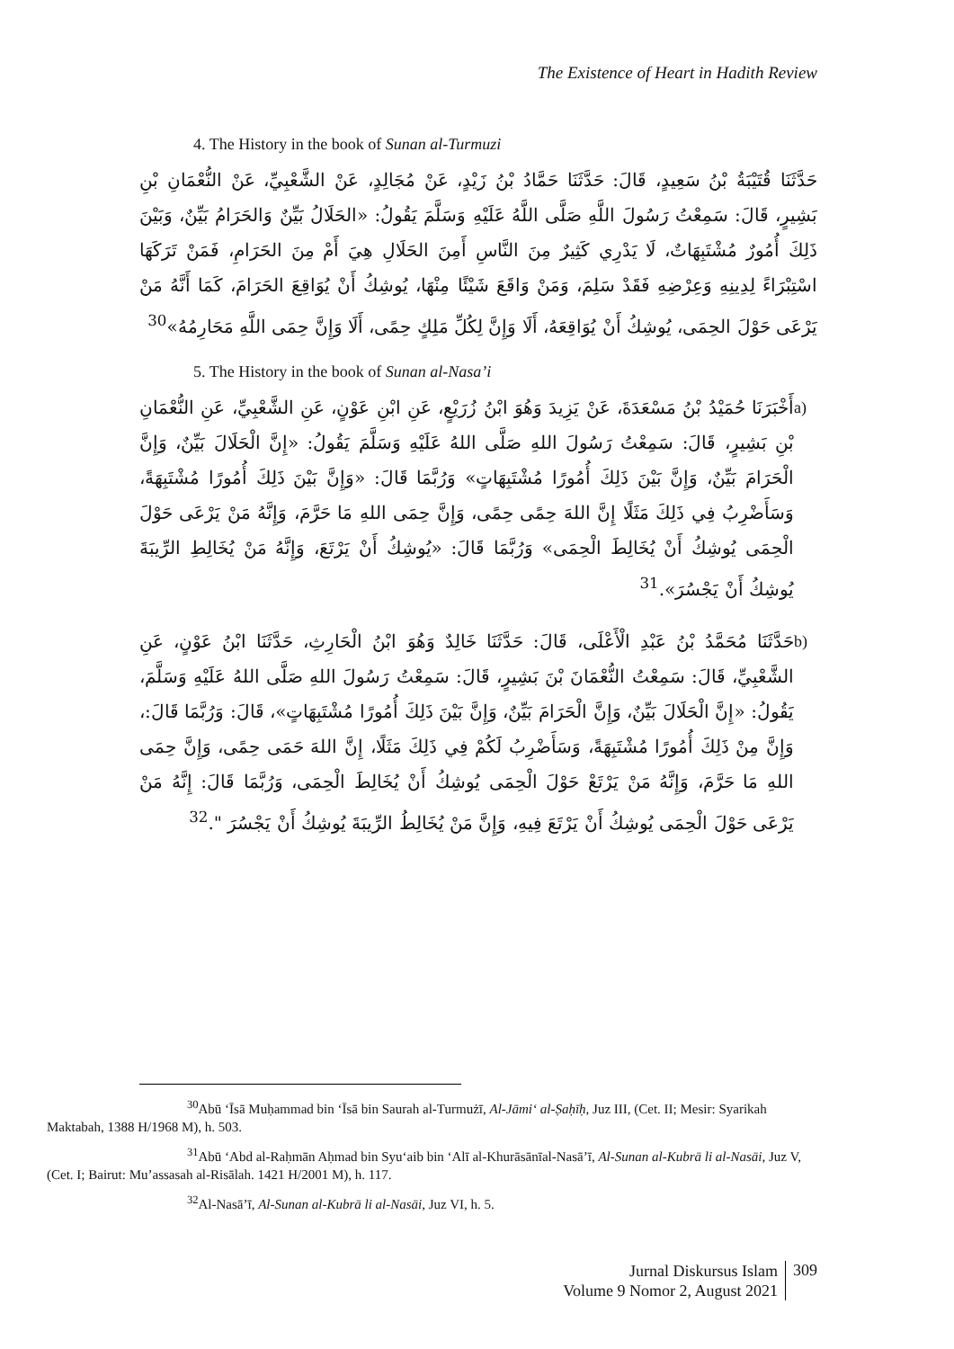The Existence of Heart in Hadith Review
4. The History in the book of Sunan al-Turmuzi
حَدَّثَنَا قُتَيْبَةُ بْنُ سَعِيدٍ، قَالَ: حَدَّثَنَا حَمَّادُ بْنُ زَيْدٍ، عَنْ مُجَالِدٍ، عَنْ الشَّعْبِيِّ، عَنْ النُّعْمَانِ بْنِ بَشِيرٍ، قَالَ: سَمِعْتُ رَسُولَ اللَّهِ صَلَّى اللَّهُ عَلَيْهِ وَسَلَّمَ يَقُولُ: «الحَلَالُ بَيِّنٌ وَالحَرَامُ بَيِّنٌ، وَبَيْنَ ذَلِكَ أُمُورٌ مُشْتَبِهَاتٌ، لَا يَدْرِي كَثِيرٌ مِنَ النَّاسِ أَمِنَ الحَلَالِ هِيَ أَمْ مِنَ الحَرَامِ، فَمَنْ تَرَكَهَا اسْتِبْرَاءً لِدِينِهِ وَعِرْضِهِ فَقَدْ سَلِمَ، وَمَنْ وَاقَعَ شَيْئًا مِنْهَا، يُوشِكُ أَنْ يُوَاقِعَ الحَرَامَ، كَمَا أَنَّهُ مَنْ يَرْعَى حَوْلَ الحِمَى، يُوشِكُ أَنْ يُوَاقِعَهُ، أَلَا وَإِنَّ لِكُلِّ مَلِكٍ حِمًى، أَلَا وَإِنَّ حِمَى اللَّهِ مَحَارِمُهُ»<sup>30</sup>
5. The History in the book of Sunan al-Nasa’i
a) أَخْبَرَنَا حُمَيْدُ بْنُ مَسْعَدَةَ، عَنْ يَزِيدَ وَهُوَ ابْنُ زُرَيْعٍ، عَنِ ابْنِ عَوْنٍ، عَنِ الشَّعْبِيِّ، عَنِ النُّعْمَانِ بْنِ بَشِيرٍ، قَالَ: سَمِعْتُ رَسُولَ اللهِ صَلَّى اللهُ عَلَيْهِ وَسَلَّمَ يَقُولُ: «إِنَّ الْحَلَالَ بَيِّنٌ، وَإِنَّ الْحَرَامَ بَيِّنٌ، وَإِنَّ بَيْنَ ذَلِكَ أُمُورًا مُشْتَبِهَاتٍ» وَرُبَّمَا قَالَ: «وَإِنَّ بَيْنَ ذَلِكَ أُمُورًا مُشْتَبِهَةً، وَسَأَضْرِبُ فِي ذَلِكَ مَثَلًا إِنَّ اللهَ حِمًى حِمًى، وَإِنَّ حِمَى اللهِ مَا حَرَّمَ، وَإِنَّهُ مَنْ يَرْعَى حَوْلَ الْحِمَى يُوشِكُ أَنْ يُخَالِطَ الْحِمَى» وَرُبَّمَا قَالَ: «يُوشِكُ أَنْ يَرْتَعَ، وَإِنَّهُ مَنْ يُخَالِطِ الرِّيبَةَ يُوشِكُ أَنْ يَجْسُرَ».<sup>31</sup>
b) حَدَّثَنَا مُحَمَّدُ بْنُ عَبْدِ الْأَعْلَى، قَالَ: حَدَّثَنَا خَالِدٌ وَهُوَ ابْنُ الْحَارِثِ، حَدَّثَنَا ابْنُ عَوْنٍ، عَنِ الشَّعْبِيِّ، قَالَ: سَمِعْتُ النُّعْمَانَ بْنَ بَشِيرٍ، قَالَ: سَمِعْتُ رَسُولَ اللهِ صَلَّى اللهُ عَلَيْهِ وَسَلَّمَ، يَقُولُ: «إِنَّ الْحَلَالَ بَيِّنٌ، وَإِنَّ الْحَرَامَ بَيِّنٌ، وَإِنَّ بَيْنَ ذَلِكَ أُمُورًا مُشْتَبِهَاتٍ»، قَالَ: وَرُبَّمَا قَالَ:، وَإِنَّ مِنْ ذَلِكَ أُمُورًا مُشْتَبِهَةً، وَسَأَضْرِبُ لَكُمْ فِي ذَلِكَ مَثَلًا، إِنَّ اللهَ حَمَى حِمًى، وَإِنَّ حِمَى اللهِ مَا حَرَّمَ، وَإِنَّهُ مَنْ يَرْتَعْ حَوْلَ الْحِمَى يُوشِكُ أَنْ يُخَالِطَ الْحِمَى، وَرُبَّمَا قَالَ: إِنَّهُ مَنْ يَرْعَى حَوْلَ الْحِمَى يُوشِكُ أَنْ يَرْتَعَ فِيهِ، وَإِنَّ مَنْ يُخَالِطُ الرِّيبَةَ يُوشِكُ أَنْ يَجْسُرَ ".<sup>32</sup>
<sup>30</sup> Abū ‘Īsā Muḥammad bin ‘Īsā bin Saurah al-Turmużī, Al-Jāmi‘ al-Ṣaḥīḥ, Juz III, (Cet. II; Mesir: Syarikah Maktabah, 1388 H/1968 M), h. 503.
<sup>31</sup> Abū ‘Abd al-Raḥmān Aḥmad bin Syu‘aib bin ‘Alī al-Khurāsānīal-Nasā’ī, Al-Sunan al-Kubrā li al-Nasāi, Juz V, (Cet. I; Bairut: Mu’assasah al-Risālah. 1421 H/2001 M), h. 117.
<sup>32</sup>Al-Nasā’ī, Al-Sunan al-Kubrā li al-Nasāi, Juz VI, h. 5.
Jurnal Diskursus Islam
Volume 9 Nomor 2, August 2021
309